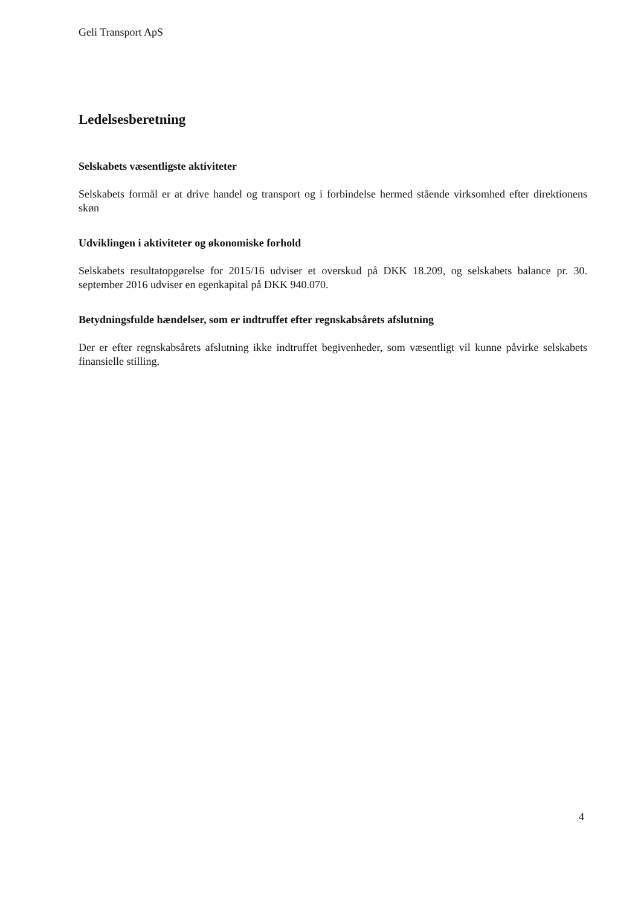Geli Transport ApS
Ledelsesberetning
Selskabets væsentligste aktiviteter
Selskabets formål er at drive handel og transport og i forbindelse hermed stående virksomhed efter direktionens skøn
Udviklingen i aktiviteter og økonomiske forhold
Selskabets resultatopgørelse for 2015/16 udviser et overskud på DKK 18.209, og selskabets balance pr. 30. september 2016 udviser en egenkapital på DKK 940.070.
Betydningsfulde hændelser, som er indtruffet efter regnskabsårets afslutning
Der er efter regnskabsårets afslutning ikke indtruffet begivenheder, som væsentligt vil kunne påvirke selskabets finansielle stilling.
4